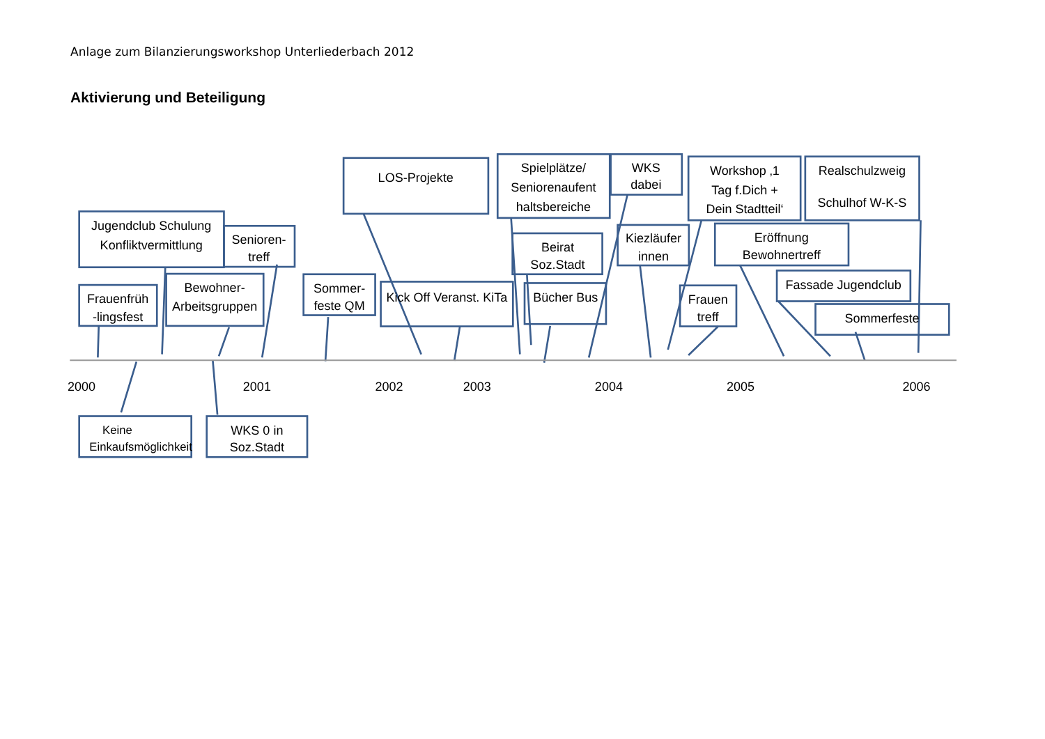Anlage zum Bilanzierungsworkshop Unterliederbach 2012
Aktivierung und Beteiligung
LOS-Projekte
Spielplätze/
Seniorenaufent
haltsbereiche
WKS
dabei
Workshop ‚1
Tag f.Dich +
Dein Stadtteil‘
Realschulzweig
Schulhof W-K-S
Jugendclub Schulung
Konfliktvermittlung
Senioren-
treff
Beirat
Soz.Stadt
Kiezläufer
innen
Eröffnung
Bewohnertreff
Frauenfrüh
-lingsfest
Bewohner-
Arbeitsgruppen
Sommer-
feste QM
Kick Off Veranst. KiTa
Bücher Bus
Frauen
treff
Fassade Jugendclub
Sommerfeste
2000
2001
2002
2003
2004
2005
2006
Keine
Einkaufsmöglichkeit
WKS 0 in
Soz.Stadt